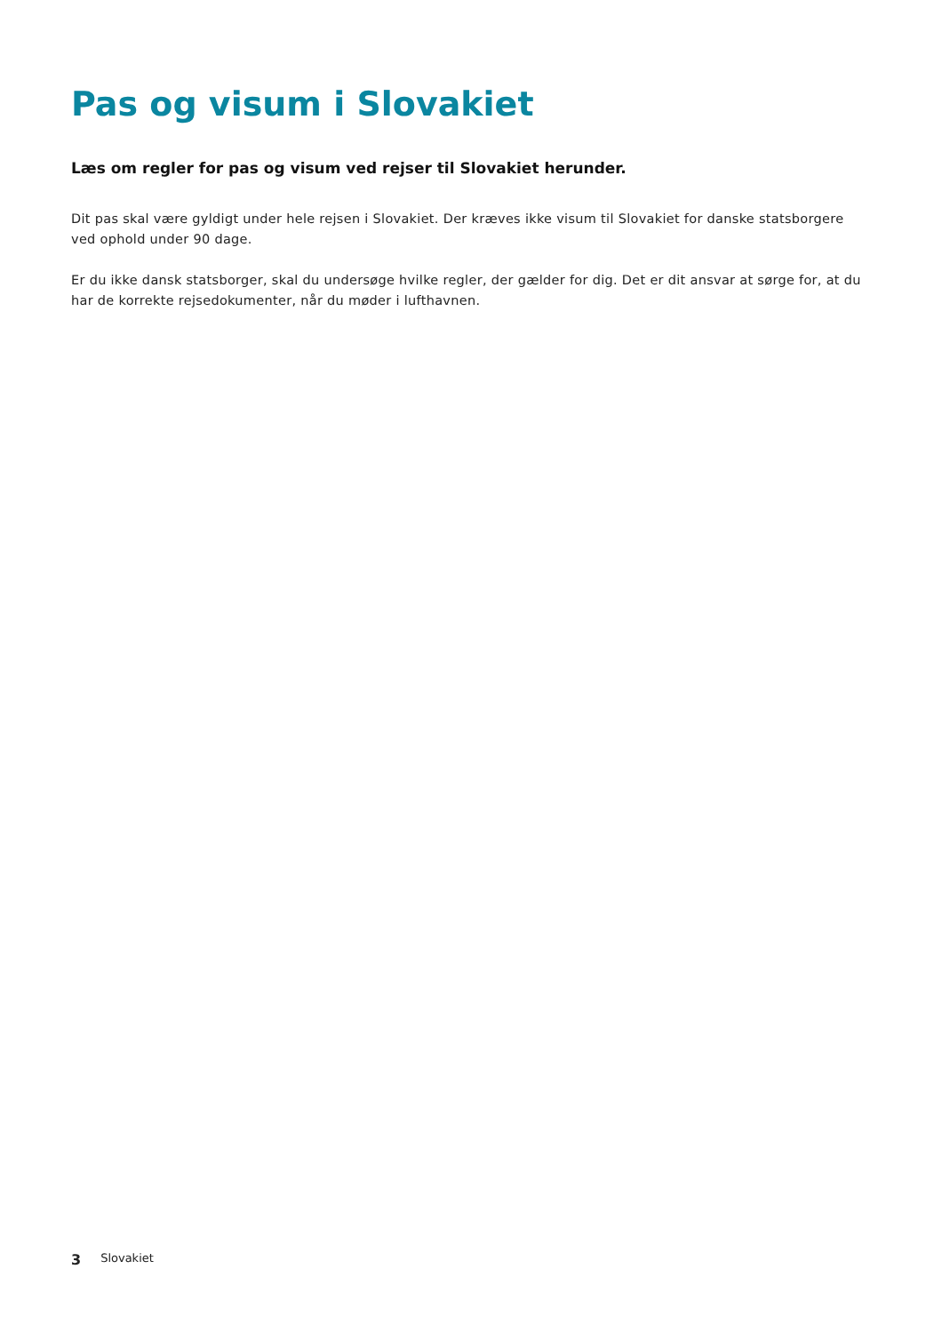Pas og visum i Slovakiet
Læs om regler for pas og visum ved rejser til Slovakiet herunder.
Dit pas skal være gyldigt under hele rejsen i Slovakiet. Der kræves ikke visum til Slovakiet for danske statsborgere ved ophold under 90 dage.
Er du ikke dansk statsborger, skal du undersøge hvilke regler, der gælder for dig. Det er dit ansvar at sørge for, at du har de korrekte rejsedokumenter, når du møder i lufthavnen.
3 Slovakiet